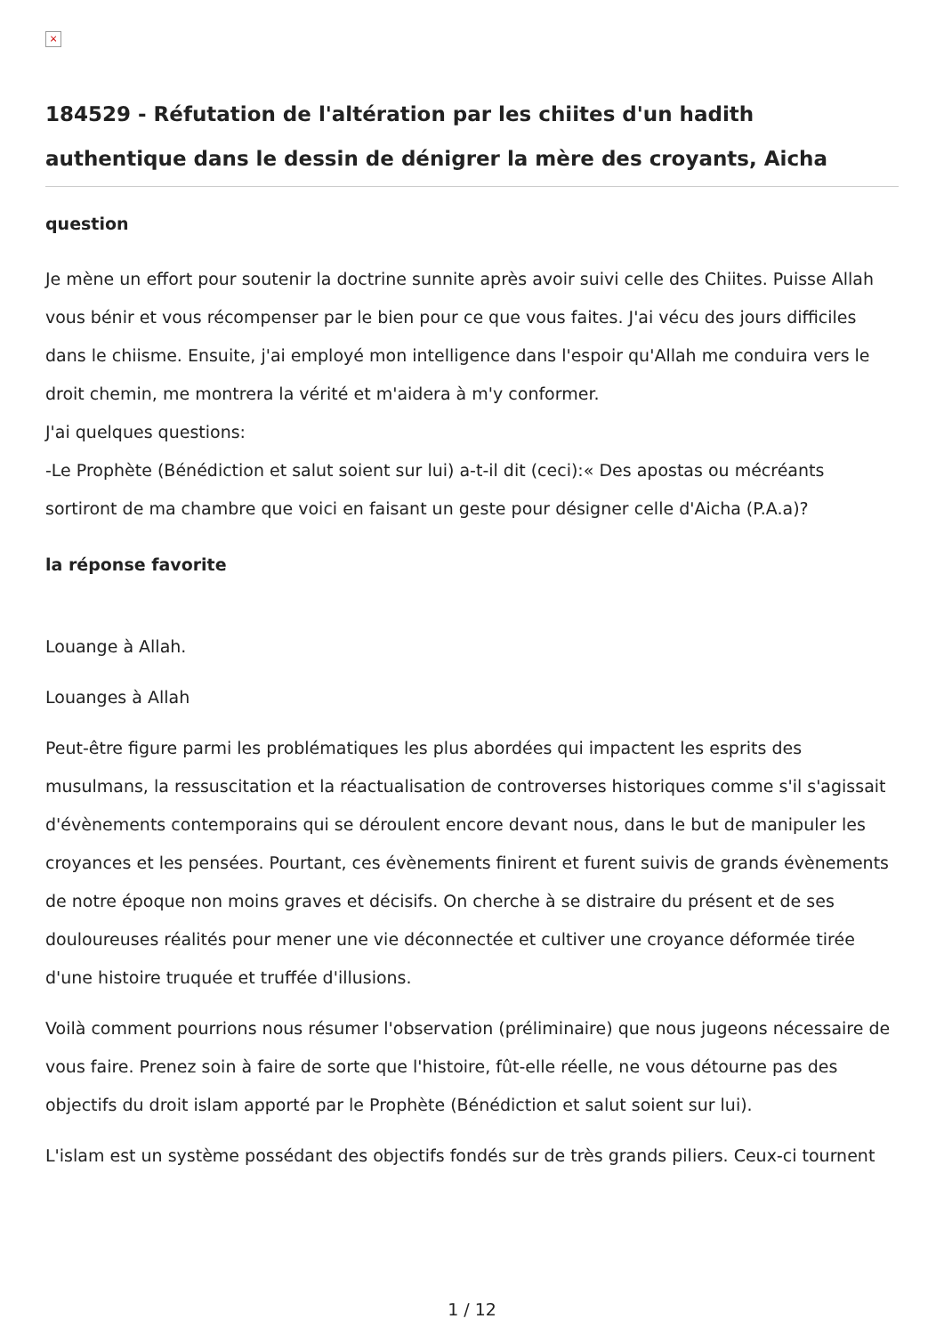×
184529 - Réfutation de l'altération par les chiites d'un hadith authentique dans le dessin de dénigrer la mère des croyants, Aicha
question
Je mène un effort pour soutenir la doctrine sunnite après avoir suivi celle des Chiites. Puisse Allah vous bénir et vous récompenser par le bien pour ce que vous faites. J'ai vécu des jours difficiles dans le chiisme. Ensuite, j'ai employé mon intelligence dans l'espoir qu'Allah me conduira vers le droit chemin, me montrera la vérité et m'aidera à m'y conformer.
J'ai quelques questions:
-Le Prophète (Bénédiction et salut soient sur lui) a-t-il dit (ceci):« Des apostas ou mécréants sortiront de ma chambre que voici en faisant un geste pour désigner celle d'Aicha (P.A.a)?
la réponse favorite
Louange à Allah.
Louanges à Allah
Peut-être figure parmi les problématiques les plus abordées qui impactent les esprits des musulmans, la ressuscitation et la réactualisation de controverses historiques comme s'il s'agissait d'évènements contemporains qui se déroulent encore devant nous, dans le but de manipuler les croyances et les pensées. Pourtant, ces évènements finirent et furent suivis de grands évènements de notre époque non moins graves et décisifs. On cherche à se distraire du présent et de ses douloureuses réalités pour mener une vie déconnectée et cultiver une croyance déformée tirée d'une histoire truquée et truffée d'illusions.
Voilà comment pourrions nous résumer l'observation (préliminaire) que nous jugeons nécessaire de vous faire. Prenez soin à faire de sorte que l'histoire, fût-elle réelle, ne vous détourne pas des objectifs du droit islam apporté par le Prophète (Bénédiction et salut soient sur lui).
L'islam est un système possédant des objectifs fondés sur de très grands piliers. Ceux-ci tournent
1 / 12